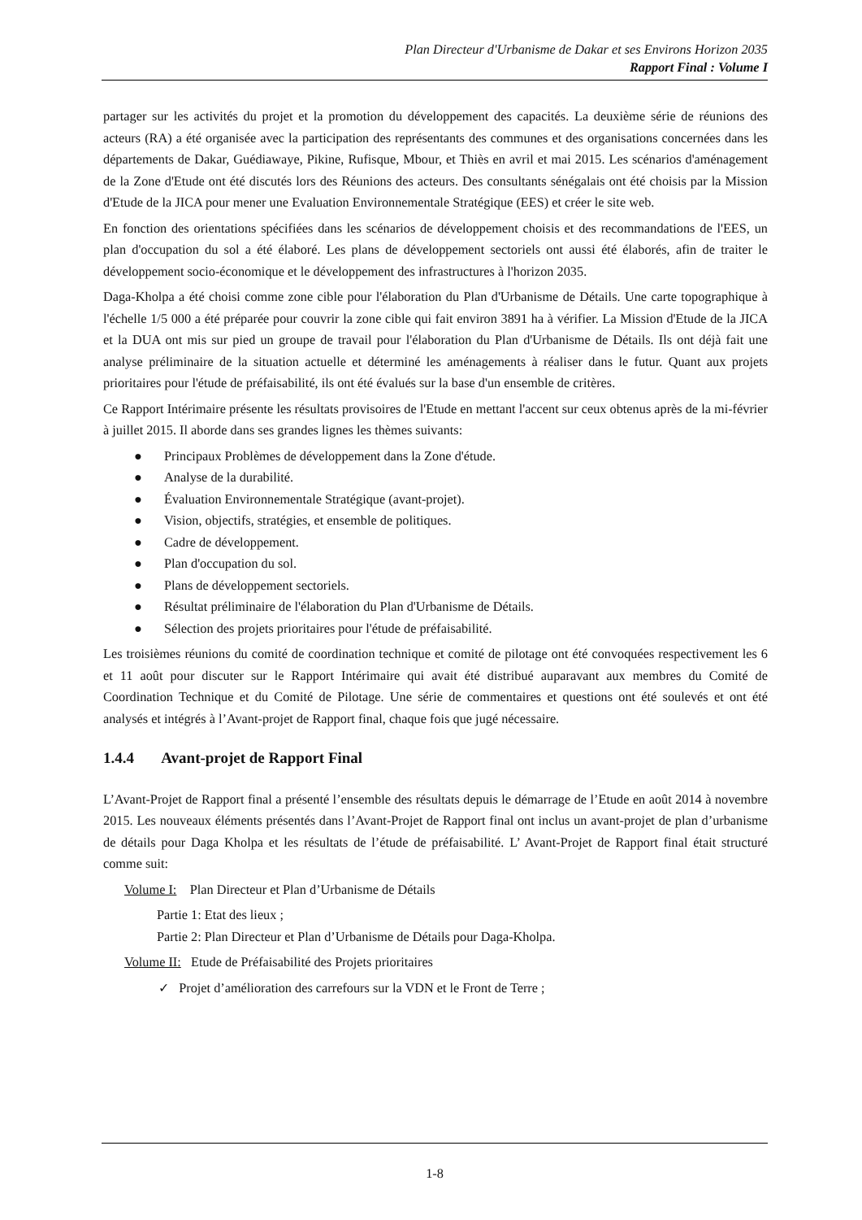Plan Directeur d'Urbanisme de Dakar et ses Environs Horizon 2035
Rapport Final : Volume I
partager sur les activités du projet et la promotion du développement des capacités. La deuxième série de réunions des acteurs (RA) a été organisée avec la participation des représentants des communes et des organisations concernées dans les départements de Dakar, Guédiawaye, Pikine, Rufisque, Mbour, et Thiès en avril et mai 2015. Les scénarios d'aménagement de la Zone d'Etude ont été discutés lors des Réunions des acteurs. Des consultants sénégalais ont été choisis par la Mission d'Etude de la JICA pour mener une Evaluation Environnementale Stratégique (EES) et créer le site web.
En fonction des orientations spécifiées dans les scénarios de développement choisis et des recommandations de l'EES, un plan d'occupation du sol a été élaboré. Les plans de développement sectoriels ont aussi été élaborés, afin de traiter le développement socio-économique et le développement des infrastructures à l'horizon 2035.
Daga-Kholpa a été choisi comme zone cible pour l'élaboration du Plan d'Urbanisme de Détails. Une carte topographique à l'échelle 1/5 000 a été préparée pour couvrir la zone cible qui fait environ 3891 ha à vérifier. La Mission d'Etude de la JICA et la DUA ont mis sur pied un groupe de travail pour l'élaboration du Plan d'Urbanisme de Détails. Ils ont déjà fait une analyse préliminaire de la situation actuelle et déterminé les aménagements à réaliser dans le futur. Quant aux projets prioritaires pour l'étude de préfaisabilité, ils ont été évalués sur la base d'un ensemble de critères.
Ce Rapport Intérimaire présente les résultats provisoires de l'Etude en mettant l'accent sur ceux obtenus après de la mi-février à juillet 2015. Il aborde dans ses grandes lignes les thèmes suivants:
● Principaux Problèmes de développement dans la Zone d'étude.
● Analyse de la durabilité.
● Évaluation Environnementale Stratégique (avant-projet).
● Vision, objectifs, stratégies, et ensemble de politiques.
● Cadre de développement.
● Plan d'occupation du sol.
● Plans de développement sectoriels.
● Résultat préliminaire de l'élaboration du Plan d'Urbanisme de Détails.
● Sélection des projets prioritaires pour l'étude de préfaisabilité.
Les troisièmes réunions du comité de coordination technique et comité de pilotage ont été convoquées respectivement les 6 et 11 août pour discuter sur le Rapport Intérimaire qui avait été distribué auparavant aux membres du Comité de Coordination Technique et du Comité de Pilotage. Une série de commentaires et questions ont été soulevés et ont été analysés et intégrés à l’Avant-projet de Rapport final, chaque fois que jugé nécessaire.
1.4.4 Avant-projet de Rapport Final
L’Avant-Projet de Rapport final a présenté l’ensemble des résultats depuis le démarrage de l’Etude en août 2014 à novembre 2015. Les nouveaux éléments présentés dans l’Avant-Projet de Rapport final ont inclus un avant-projet de plan d’urbanisme de détails pour Daga Kholpa et les résultats de l’étude de préfaisabilité. L’ Avant-Projet de Rapport final était structuré comme suit:
Volume I: Plan Directeur et Plan d’Urbanisme de Détails
Partie 1: Etat des lieux ;
Partie 2: Plan Directeur et Plan d’Urbanisme de Détails pour Daga-Kholpa.
Volume II: Etude de Préfaisabilité des Projets prioritaires
✓ Projet d’amélioration des carrefours sur la VDN et le Front de Terre ;
1-8